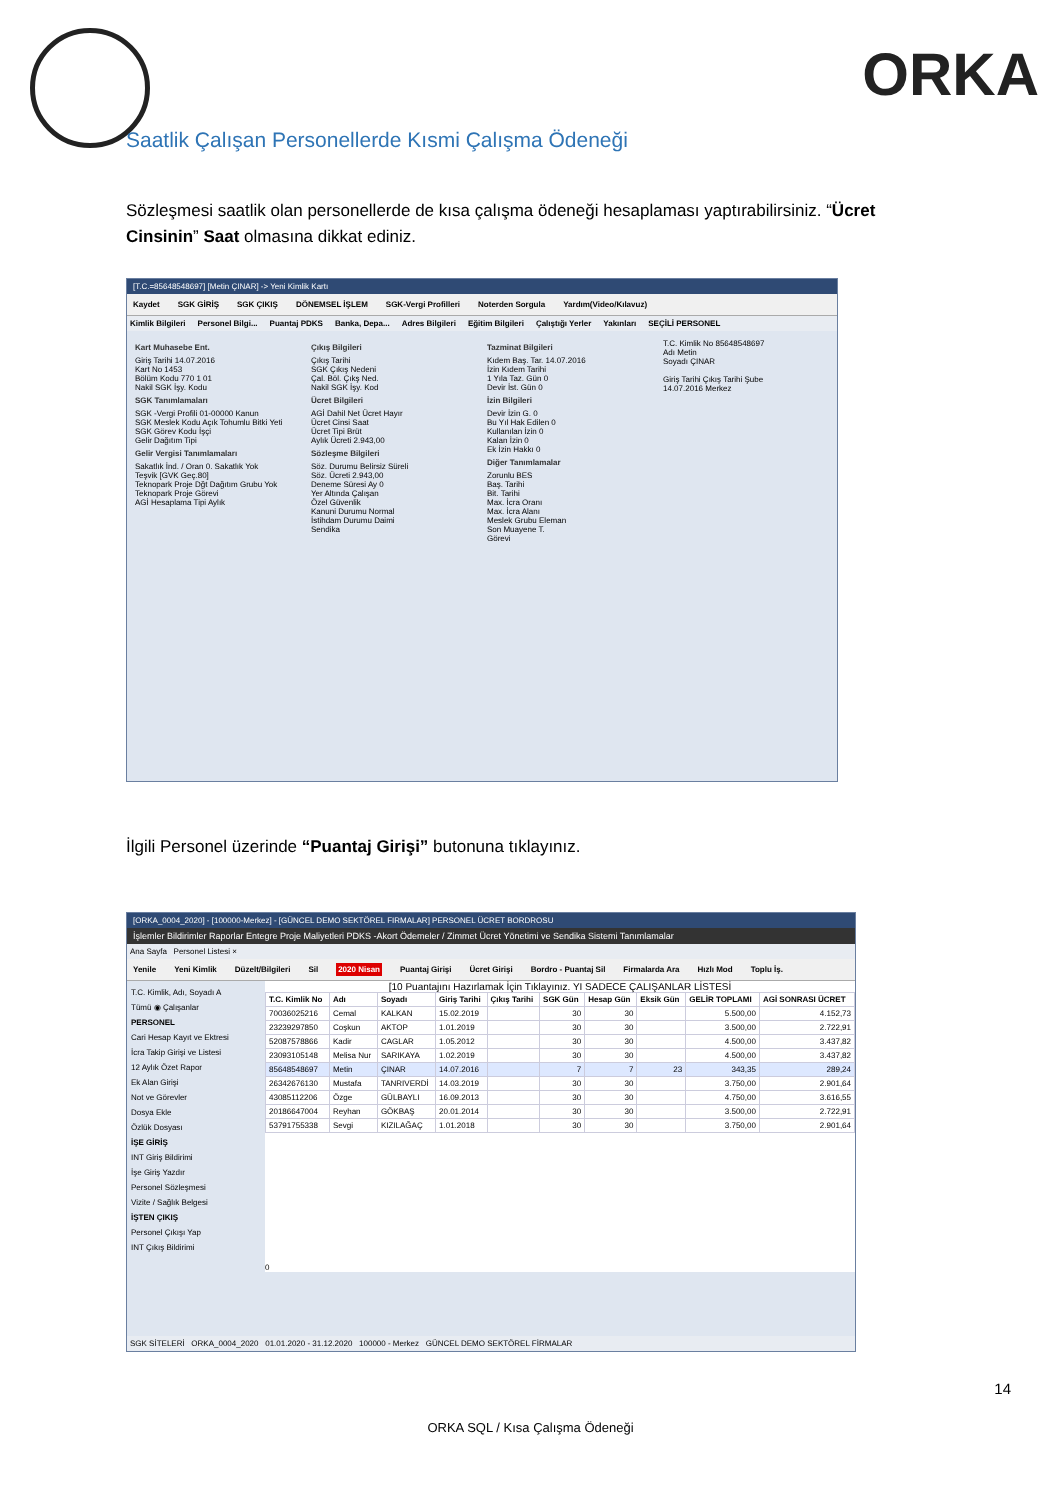ORKA
Saatlik Çalışan Personellerde Kısmi Çalışma Ödeneği
Sözleşmesi saatlik olan personellerde de kısa çalışma ödeneği hesaplaması yaptırabilirsiniz. “Ücret Cinsinin” Saat olmasına dikkat ediniz.
[T.C.=85648548697] [Metin ÇINAR] -> Yeni Kimlik Kartı
Kaydet SGK GİRİŞ SGK ÇIKIŞ DÖNEMSEL İŞLEM SGK-Vergi Profilleri Noterden Sorgula Yardım(Video/Kılavuz)
Kimlik Bilgileri Personel Bilgi... Puantaj PDKS Banka, Depa... Adres Bilgileri Eğitim Bilgileri Çalıştığı Yerler Yakınları SEÇİLİ PERSONEL
Kart Muhasebe Ent.
Giriş Tarihi 14.07.2016
Kart No 1453
Bölüm Kodu 770 1 01
Nakil SGK İşy. Kodu
SGK Tanımlamaları
SGK -Vergi Profili 01-00000 Kanun
SGK Meslek Kodu Açık Tohumlu Bitki Yeti
SGK Görev Kodu İşçi
Gelir Dağıtım Tipi
Gelir Vergisi Tanımlamaları
Sakatlık İnd. / Oran 0. Sakatlık Yok
Teşvik [GVK Geç.80]
Teknopark Proje Dğt Dağıtım Grubu Yok
Teknopark Proje Görevi
AGİ Hesaplama Tipi Aylık
Çıkış Bilgileri
Çıkış Tarihi
SGK Çıkış Nedeni
Çal. Böl. Çıkş Ned.
Nakil SGK İşy. Kod
Ücret Bilgileri
AGİ Dahil Net Ücret Hayır
Ücret Cinsi Saat
Ücret Tipi Brüt
Aylık Ücreti 2.943,00
Sözleşme Bilgileri
Söz. Durumu Belirsiz Süreli
Söz. Ücreti 2.943,00
Deneme Süresi Ay 0
Yer Altında Çalışan
Özel Güvenlik
Kanuni Durumu Normal
İstihdam Durumu Daimi
Sendika
Tazminat Bilgileri
Kıdem Baş. Tar. 14.07.2016
İzin Kıdem Tarihi
1 Yıla Taz. Gün 0
Devir İst. Gün 0
İzin Bilgileri
Devir İzin G. 0
Bu Yıl Hak Edilen 0
Kullanılan İzin 0
Kalan İzin 0
Ek İzin Hakkı 0
Diğer Tanımlamalar
Zorunlu BES
Baş. Tarihi
Bit. Tarihi
Max. İcra Oranı
Max. İcra Alanı
Meslek Grubu Eleman
Son Muayene T.
Görevi
T.C. Kimlik No 85648548697
Adı Metin
Soyadı ÇINAR
Giriş Tarihi Çıkış Tarihi Şube
14.07.2016 Merkez
İlgili Personel üzerinde “Puantaj Girişi” butonuna tıklayınız.
[ORKA_0004_2020] - [100000-Merkez] - [GÜNCEL DEMO SEKTÖREL FIRMALAR] PERSONEL ÜCRET BORDROSU
İşlemler Bildirimler Raporlar Entegre Proje Maliyetleri PDKS -Akort Ödemeler / Zimmet Ücret Yönetimi ve Sendika Sistemi Tanımlamalar
Ana Sayfa Personel Listesi ×
Yenile Yeni Kimlik Düzelt/Bilgileri Sil 2020 Nisan Puantaj Girişi Ücret Girişi Bordro - Puantaj Sil Firmalarda Ara Hızlı Mod Toplu İş.
T.C. Kimlik, Adı, Soyadı A
Tümü ◉ Çalışanlar
PERSONEL
Cari Hesap Kayıt ve Ektresi
İcra Takip Girişi ve Listesi
12 Aylık Özet Rapor
Ek Alan Girişi
Not ve Görevler
Dosya Ekle
Özlük Dosyası
İŞE GİRİŞ
INT Giriş Bildirimi
İşe Giriş Yazdır
Personel Sözleşmesi
Vizite / Sağlık Belgesi
İŞTEN ÇIKIŞ
Personel Çıkışı Yap
INT Çıkış Bildirimi
[10 Puantajını Hazırlamak İçin Tıklayınız. YI SADECE ÇALIŞANLAR LİSTESİ
| T.C. Kimlik No | Adı | Soyadı | Giriş Tarihi | Çıkış Tarihi | SGK Gün | Hesap Gün | Eksik Gün | GELİR TOPLAMI | AGİ SONRASI ÜCRET |
| --- | --- | --- | --- | --- | --- | --- | --- | --- | --- |
| 70036025216 | Cemal | KALKAN | 15.02.2019 | | 30 | 30 | | 5.500,00 | 4.152,73 |
| 23239297850 | Coşkun | AKTOP | 1.01.2019 | | 30 | 30 | | 3.500,00 | 2.722,91 |
| 52087578866 | Kadir | CAGLAR | 1.05.2012 | | 30 | 30 | | 4.500,00 | 3.437,82 |
| 23093105148 | Melisa Nur | SARIKAYA | 1.02.2019 | | 30 | 30 | | 4.500,00 | 3.437,82 |
| 85648548697 | Metin | ÇINAR | 14.07.2016 | | 7 | 7 | 23 | 343,35 | 289,24 |
| 26342676130 | Mustafa | TANRIVERDİ | 14.03.2019 | | 30 | 30 | | 3.750,00 | 2.901,64 |
| 43085112206 | Özge | GÜLBAYLI | 16.09.2013 | | 30 | 30 | | 4.750,00 | 3.616,55 |
| 20186647004 | Reyhan | GÖKBAŞ | 20.01.2014 | | 30 | 30 | | 3.500,00 | 2.722,91 |
| 53791755338 | Sevgi | KIZILAĞAÇ | 1.01.2018 | | 30 | 30 | | 3.750,00 | 2.901,64 |
0
SGK SİTELERİ ORKA_0004_2020 01.01.2020 - 31.12.2020 100000 - Merkez GÜNCEL DEMO SEKTÖREL FİRMALAR
14
ORKA SQL / Kısa Çalışma Ödeneği